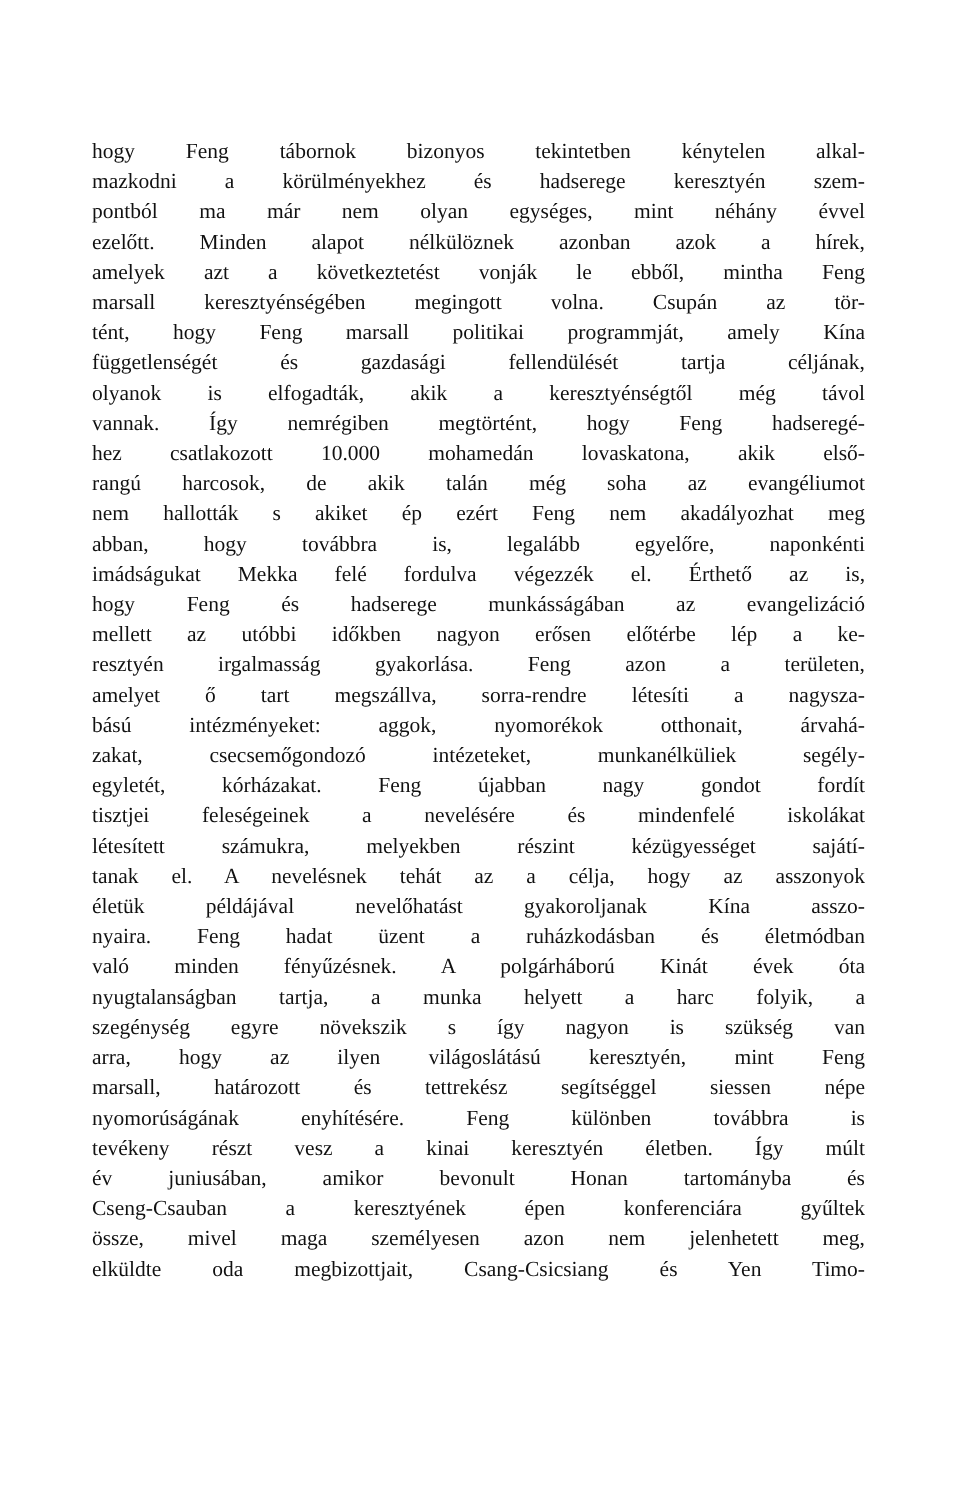hogy Feng tábornok bizonyos tekintetben kénytelen alkal-
mazkodni a körülményekhez és hadserege keresztyén szem-
pontból ma már nem olyan egységes, mint néhány évvel
ezelőtt. Minden alapot nélkülöznek azonban azok a hírek,
amelyek azt a következtetést vonják le ebből, mintha Feng
marsall keresztyénségében megingott volna. Csupán az tör-
tént, hogy Feng marsall politikai programmját, amely Kína
függetlenségét és gazdasági fellendülését tartja céljának,
olyanok is elfogadták, akik a keresztyénségtől még távol
vannak. Így nemrégiben megtörtént, hogy Feng hadseregé-
hez csatlakozott 10.000 mohamedán lovaskatona, akik első-
rangú harcosok, de akik talán még soha az evangéliumot
nem hallották s akiket ép ezért Feng nem akadályozhat meg
abban, hogy továbbra is, legalább egyelőre, naponkénti
imádságukat Mekka felé fordulva végezzék el. Érthető az is,
hogy Feng és hadserege munkásságában az evangelizáció
mellett az utóbbi időkben nagyon erősen előtérbe lép a ke-
resztyén irgalmasság gyakorlása. Feng azon a területen,
amelyet ő tart megszállva, sorra-rendre létesíti a nagysza-
bású intézményeket: aggok, nyomorékok otthonait, árvahá-
zakat, csecsemőgondozó intézeteket, munkanélküliek segély-
egyletét, kórházakat. Feng újabban nagy gondot fordít
tisztjei feleségeinek a nevelésére és mindenfelé iskolákat
létesített számukra, melyekben részint kézügyességet sajátí-
tanak el. A nevelésnek tehát az a célja, hogy az asszonyok
életük példájával nevelőhatást gyakoroljanak Kína asszo-
nyaira. Feng hadat üzent a ruházkodásban és életmódban
való minden fényűzésnek. A polgárháború Kinát évek óta
nyugtalanságban tartja, a munka helyett a harc folyik, a
szegénység egyre növekszik s így nagyon is szükség van
arra, hogy az ilyen világoslátású keresztyén, mint Feng
marsall, határozott és tettrekész segítséggel siessen népe
nyomorúságának enyhítésére. Feng különben továbbra is
tevékeny részt vesz a kinai keresztyén életben. Így múlt
év juniusában, amikor bevonult Honan tartományba és
Cseng-Csauban a keresztyének épen konferenciára gyűltek
össze, mivel maga személyesen azon nem jelenhetett meg,
elküldte oda megbizottjait, Csang-Csicsiang és Yen Timo-